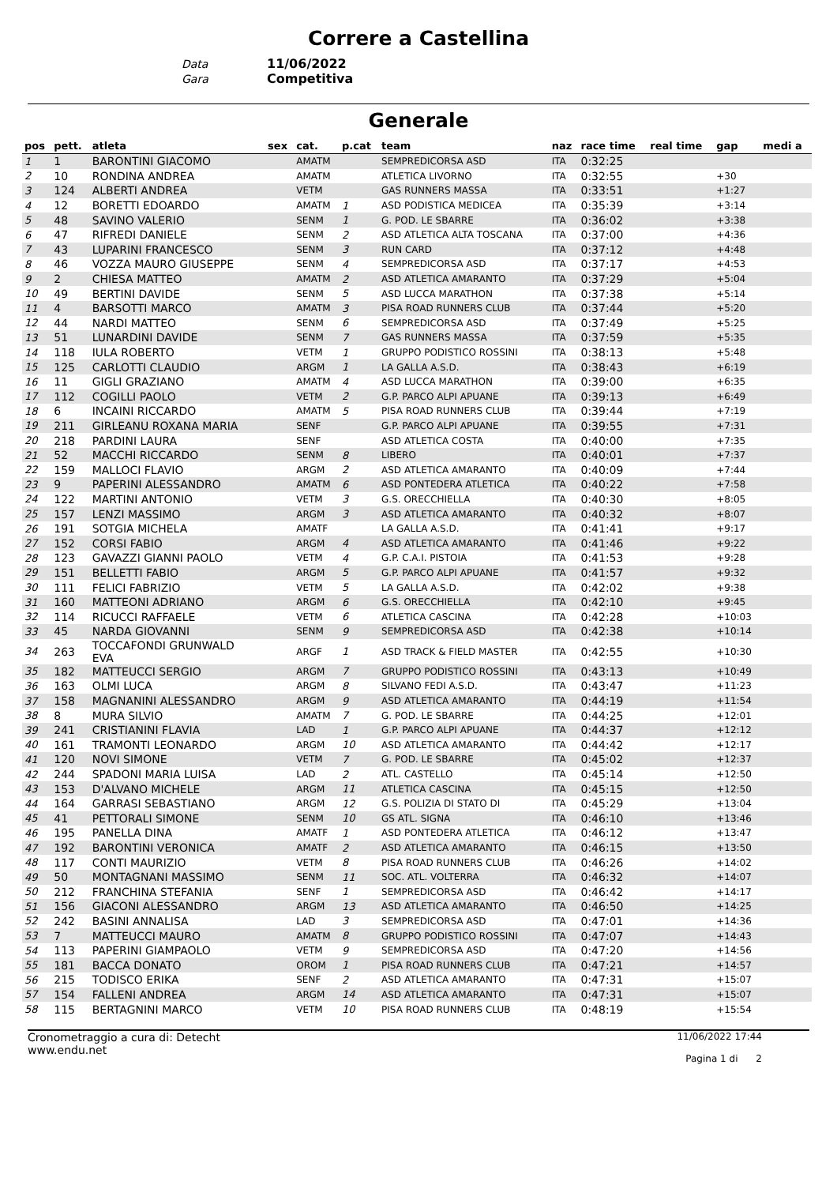Correre a Castellina
Data 11/06/2022
Gara Competitiva
Generale
| pos | pett. | atleta | sex | cat. | p.cat | team | naz | race time | real time | gap | medi a |
| --- | --- | --- | --- | --- | --- | --- | --- | --- | --- | --- | --- |
| 1 | 1 | BARONTINI GIACOMO | | AMATM | | SEMPREDICORSA ASD | ITA | 0:32:25 | | | |
| 2 | 10 | RONDINA ANDREA | | AMATM | | ATLETICA LIVORNO | ITA | 0:32:55 | | +30 | |
| 3 | 124 | ALBERTI ANDREA | | VETM | | GAS RUNNERS MASSA | ITA | 0:33:51 | | +1:27 | |
| 4 | 12 | BORETTI EDOARDO | | AMATM | 1 | ASD PODISTICA MEDICEA | ITA | 0:35:39 | | +3:14 | |
| 5 | 48 | SAVINO VALERIO | | SENM | 1 | G. POD. LE SBARRE | ITA | 0:36:02 | | +3:38 | |
| 6 | 47 | RIFREDI DANIELE | | SENM | 2 | ASD ATLETICA ALTA TOSCANA | ITA | 0:37:00 | | +4:36 | |
| 7 | 43 | LUPARINI FRANCESCO | | SENM | 3 | RUN CARD | ITA | 0:37:12 | | +4:48 | |
| 8 | 46 | VOZZA MAURO GIUSEPPE | | SENM | 4 | SEMPREDICORSA ASD | ITA | 0:37:17 | | +4:53 | |
| 9 | 2 | CHIESA MATTEO | | AMATM | 2 | ASD ATLETICA AMARANTO | ITA | 0:37:29 | | +5:04 | |
| 10 | 49 | BERTINI DAVIDE | | SENM | 5 | ASD LUCCA MARATHON | ITA | 0:37:38 | | +5:14 | |
| 11 | 4 | BARSOTTI MARCO | | AMATM | 3 | PISA ROAD RUNNERS CLUB | ITA | 0:37:44 | | +5:20 | |
| 12 | 44 | NARDI MATTEO | | SENM | 6 | SEMPREDICORSA ASD | ITA | 0:37:49 | | +5:25 | |
| 13 | 51 | LUNARDINI DAVIDE | | SENM | 7 | GAS RUNNERS MASSA | ITA | 0:37:59 | | +5:35 | |
| 14 | 118 | IULA ROBERTO | | VETM | 1 | GRUPPO PODISTICO ROSSINI | ITA | 0:38:13 | | +5:48 | |
| 15 | 125 | CARLOTTI CLAUDIO | | ARGM | 1 | LA GALLA A.S.D. | ITA | 0:38:43 | | +6:19 | |
| 16 | 11 | GIGLI GRAZIANO | | AMATM | 4 | ASD LUCCA MARATHON | ITA | 0:39:00 | | +6:35 | |
| 17 | 112 | COGILLI PAOLO | | VETM | 2 | G.P. PARCO ALPI APUANE | ITA | 0:39:13 | | +6:49 | |
| 18 | 6 | INCAINI RICCARDO | | AMATM | 5 | PISA ROAD RUNNERS CLUB | ITA | 0:39:44 | | +7:19 | |
| 19 | 211 | GIRLEANU ROXANA MARIA | | SENF | | G.P. PARCO ALPI APUANE | ITA | 0:39:55 | | +7:31 | |
| 20 | 218 | PARDINI LAURA | | SENF | | ASD ATLETICA COSTA | ITA | 0:40:00 | | +7:35 | |
| 21 | 52 | MACCHI RICCARDO | | SENM | 8 | LIBERO | ITA | 0:40:01 | | +7:37 | |
| 22 | 159 | MALLOCI FLAVIO | | ARGM | 2 | ASD ATLETICA AMARANTO | ITA | 0:40:09 | | +7:44 | |
| 23 | 9 | PAPERINI ALESSANDRO | | AMATM | 6 | ASD PONTEDERA ATLETICA | ITA | 0:40:22 | | +7:58 | |
| 24 | 122 | MARTINI ANTONIO | | VETM | 3 | G.S. ORECCHIELLA | ITA | 0:40:30 | | +8:05 | |
| 25 | 157 | LENZI MASSIMO | | ARGM | 3 | ASD ATLETICA AMARANTO | ITA | 0:40:32 | | +8:07 | |
| 26 | 191 | SOTGIA MICHELA | | AMATF | | LA GALLA A.S.D. | ITA | 0:41:41 | | +9:17 | |
| 27 | 152 | CORSI FABIO | | ARGM | 4 | ASD ATLETICA AMARANTO | ITA | 0:41:46 | | +9:22 | |
| 28 | 123 | GAVAZZI GIANNI PAOLO | | VETM | 4 | G.P. C.A.I. PISTOIA | ITA | 0:41:53 | | +9:28 | |
| 29 | 151 | BELLETTI FABIO | | ARGM | 5 | G.P. PARCO ALPI APUANE | ITA | 0:41:57 | | +9:32 | |
| 30 | 111 | FELICI FABRIZIO | | VETM | 5 | LA GALLA A.S.D. | ITA | 0:42:02 | | +9:38 | |
| 31 | 160 | MATTEONI ADRIANO | | ARGM | 6 | G.S. ORECCHIELLA | ITA | 0:42:10 | | +9:45 | |
| 32 | 114 | RICUCCI RAFFAELE | | VETM | 6 | ATLETICA CASCINA | ITA | 0:42:28 | | +10:03 | |
| 33 | 45 | NARDA GIOVANNI | | SENM | 9 | SEMPREDICORSA ASD | ITA | 0:42:38 | | +10:14 | |
| 34 | 263 | TOCCAFONDI GRUNWALD EVA | | ARGF | 1 | ASD TRACK & FIELD MASTER | ITA | 0:42:55 | | +10:30 | |
| 35 | 182 | MATTEUCCI SERGIO | | ARGM | 7 | GRUPPO PODISTICO ROSSINI | ITA | 0:43:13 | | +10:49 | |
| 36 | 163 | OLMI LUCA | | ARGM | 8 | SILVANO FEDI A.S.D. | ITA | 0:43:47 | | +11:23 | |
| 37 | 158 | MAGNANINI ALESSANDRO | | ARGM | 9 | ASD ATLETICA AMARANTO | ITA | 0:44:19 | | +11:54 | |
| 38 | 8 | MURA SILVIO | | AMATM | 7 | G. POD. LE SBARRE | ITA | 0:44:25 | | +12:01 | |
| 39 | 241 | CRISTIANINI FLAVIA | | LAD | 1 | G.P. PARCO ALPI APUANE | ITA | 0:44:37 | | +12:12 | |
| 40 | 161 | TRAMONTI LEONARDO | | ARGM | 10 | ASD ATLETICA AMARANTO | ITA | 0:44:42 | | +12:17 | |
| 41 | 120 | NOVI SIMONE | | VETM | 7 | G. POD. LE SBARRE | ITA | 0:45:02 | | +12:37 | |
| 42 | 244 | SPADONI MARIA LUISA | | LAD | 2 | ATL. CASTELLO | ITA | 0:45:14 | | +12:50 | |
| 43 | 153 | D'ALVANO MICHELE | | ARGM | 11 | ATLETICA CASCINA | ITA | 0:45:15 | | +12:50 | |
| 44 | 164 | GARRASI SEBASTIANO | | ARGM | 12 | G.S. POLIZIA DI STATO DI | ITA | 0:45:29 | | +13:04 | |
| 45 | 41 | PETTORALI SIMONE | | SENM | 10 | GS ATL. SIGNA | ITA | 0:46:10 | | +13:46 | |
| 46 | 195 | PANELLA DINA | | AMATF | 1 | ASD PONTEDERA ATLETICA | ITA | 0:46:12 | | +13:47 | |
| 47 | 192 | BARONTINI VERONICA | | AMATF | 2 | ASD ATLETICA AMARANTO | ITA | 0:46:15 | | +13:50 | |
| 48 | 117 | CONTI MAURIZIO | | VETM | 8 | PISA ROAD RUNNERS CLUB | ITA | 0:46:26 | | +14:02 | |
| 49 | 50 | MONTAGNANI MASSIMO | | SENM | 11 | SOC. ATL. VOLTERRA | ITA | 0:46:32 | | +14:07 | |
| 50 | 212 | FRANCHINA STEFANIA | | SENF | 1 | SEMPREDICORSA ASD | ITA | 0:46:42 | | +14:17 | |
| 51 | 156 | GIACONI ALESSANDRO | | ARGM | 13 | ASD ATLETICA AMARANTO | ITA | 0:46:50 | | +14:25 | |
| 52 | 242 | BASINI ANNALISA | | LAD | 3 | SEMPREDICORSA ASD | ITA | 0:47:01 | | +14:36 | |
| 53 | 7 | MATTEUCCI MAURO | | AMATM | 8 | GRUPPO PODISTICO ROSSINI | ITA | 0:47:07 | | +14:43 | |
| 54 | 113 | PAPERINI GIAMPAOLO | | VETM | 9 | SEMPREDICORSA ASD | ITA | 0:47:20 | | +14:56 | |
| 55 | 181 | BACCA DONATO | | OROM | 1 | PISA ROAD RUNNERS CLUB | ITA | 0:47:21 | | +14:57 | |
| 56 | 215 | TODISCO ERIKA | | SENF | 2 | ASD ATLETICA AMARANTO | ITA | 0:47:31 | | +15:07 | |
| 57 | 154 | FALLENI ANDREA | | ARGM | 14 | ASD ATLETICA AMARANTO | ITA | 0:47:31 | | +15:07 | |
| 58 | 115 | BERTAGNINI MARCO | | VETM | 10 | PISA ROAD RUNNERS CLUB | ITA | 0:48:19 | | +15:54 | |
Cronometraggio a cura di: Detecht
www.endu.net
11/06/2022 17:44
Pagina 1 di 2